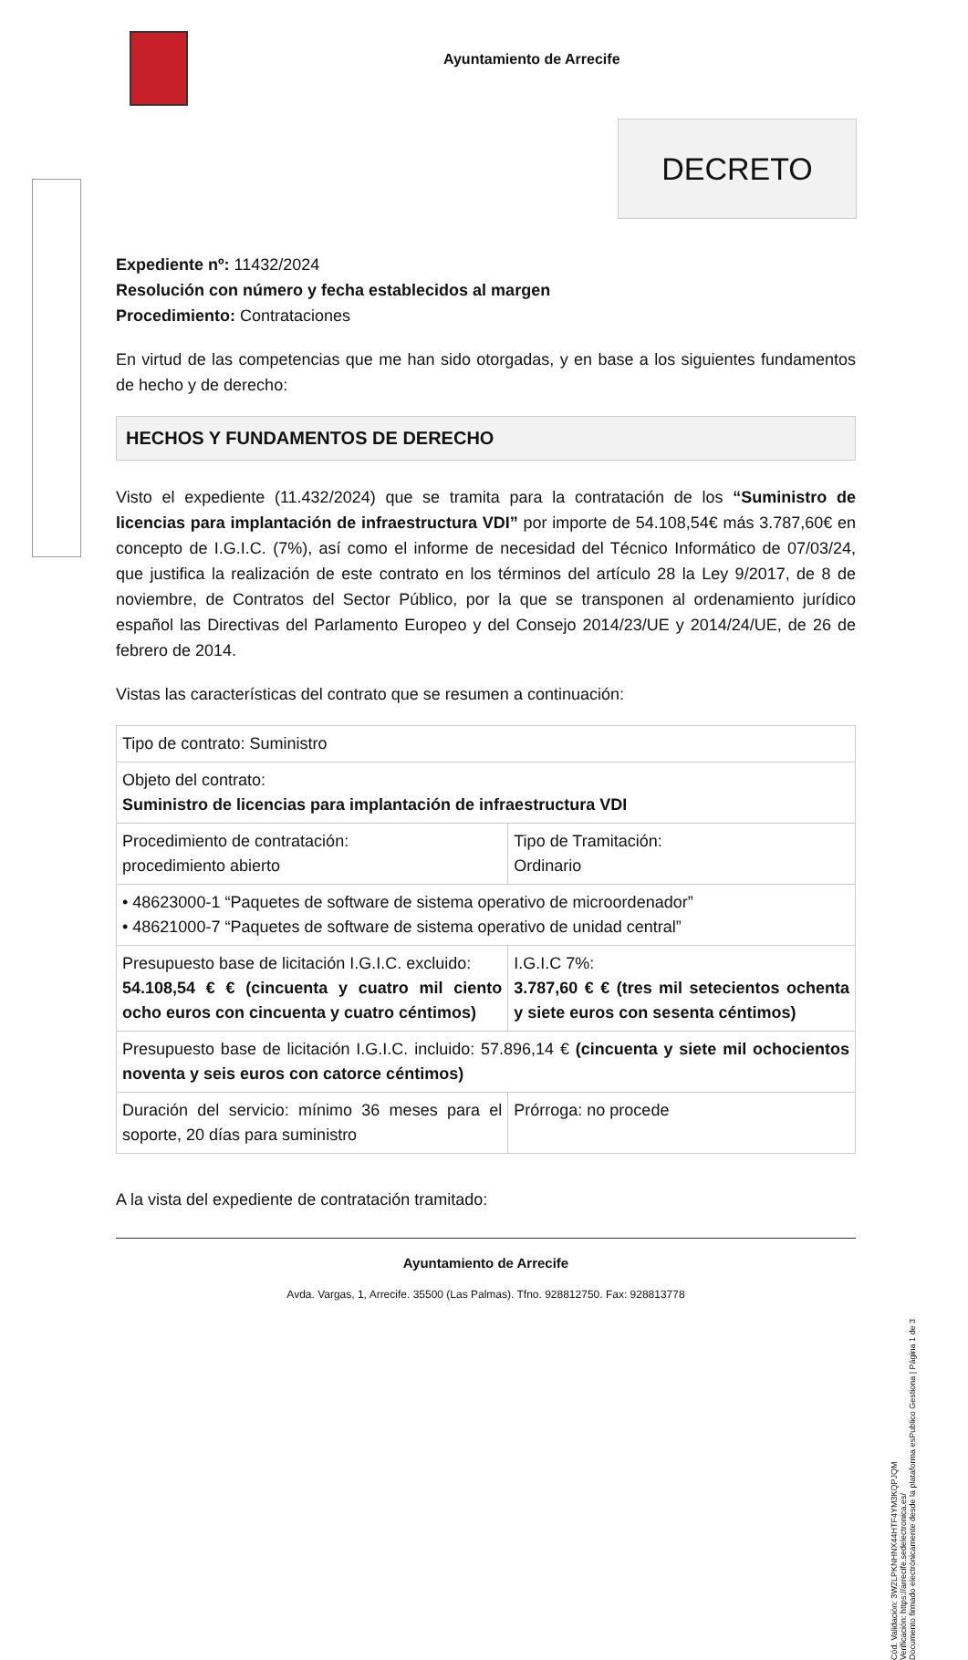Ayuntamiento de Arrecife
DECRETO
Expediente nº: 11432/2024
Resolución con número y fecha establecidos al margen
Procedimiento: Contrataciones
En virtud de las competencias que me han sido otorgadas, y en base a los siguientes fundamentos de hecho y de derecho:
HECHOS Y FUNDAMENTOS DE DERECHO
Visto el expediente (11.432/2024) que se tramita para la contratación de los “Suministro de licencias para implantación de infraestructura VDI” por importe de 54.108,54€ más 3.787,60€ en concepto de I.G.I.C. (7%), así como el informe de necesidad del Técnico Informático de 07/03/24, que justifica la realización de este contrato en los términos del artículo 28 la Ley 9/2017, de 8 de noviembre, de Contratos del Sector Público, por la que se transponen al ordenamiento jurídico español las Directivas del Parlamento Europeo y del Consejo 2014/23/UE y 2014/24/UE, de 26 de febrero de 2014.
Vistas las características del contrato que se resumen a continuación:
| Tipo de contrato: Suministro | |
| Objeto del contrato: Suministro de licencias para implantación de infraestructura VDI | |
| Procedimiento de contratación: procedimiento abierto | Tipo de Tramitación: Ordinario |
| • 48623000-1 “Paquetes de software de sistema operativo de microordenador” • 48621000-7 “Paquetes de software de sistema operativo de unidad central” | |
| Presupuesto base de licitación I.G.I.C. excluido: 54.108,54 € € (cincuenta y cuatro mil ciento ocho euros con cincuenta y cuatro céntimos) | I.G.I.C 7%: 3.787,60 € € (tres mil setecientos ochenta y siete euros con sesenta céntimos) |
| Presupuesto base de licitación I.G.I.C. incluido: 57.896,14 € (cincuenta y siete mil ochocientos noventa y seis euros con catorce céntimos) | |
| Duración del servicio: mínimo 36 meses para el soporte, 20 días para suministro | Prórroga: no procede |
A la vista del expediente de contratación tramitado:
Ayuntamiento de Arrecife
Avda. Vargas, 1, Arrecife. 35500 (Las Palmas). Tfno. 928812750. Fax: 928813778
Cód. Validación: 3W2LPKNHNX44HTF4YM3KQPJQM
Verificación: https://arrecife.sedelectronica.es/
Documento firmado electrónicamente desde la plataforma esPublico Gestiona | Página 1 de 3